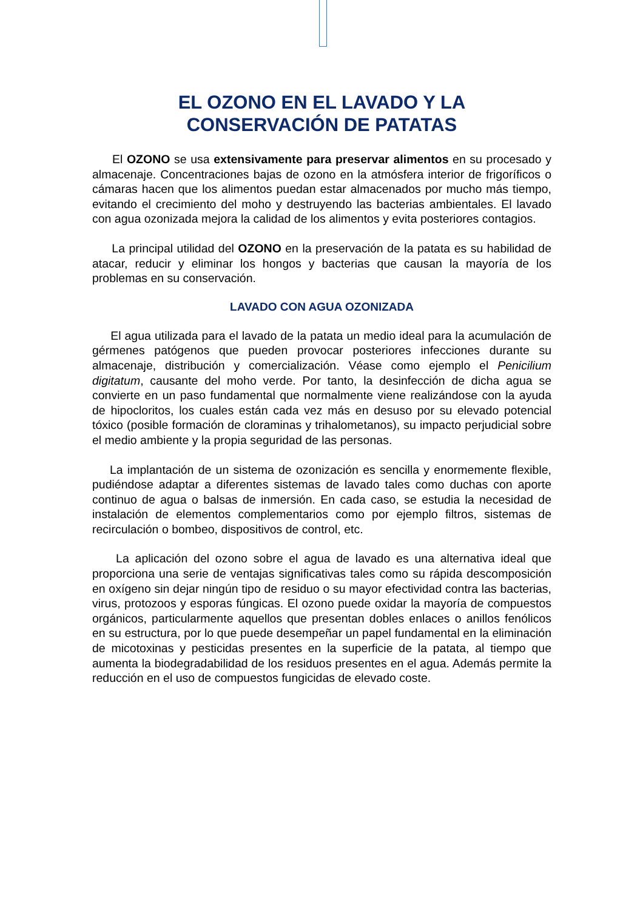EL OZONO EN EL LAVADO Y LA
CONSERVACIÓN DE PATATAS
El OZONO se usa extensivamente para preservar alimentos en su procesado y almacenaje. Concentraciones bajas de ozono en la atmósfera interior de frigoríficos o cámaras hacen que los alimentos puedan estar almacenados por mucho más tiempo, evitando el crecimiento del moho y destruyendo las bacterias ambientales. El lavado con agua ozonizada mejora la calidad de los alimentos y evita posteriores contagios.
La principal utilidad del OZONO en la preservación de la patata es su habilidad de atacar, reducir y eliminar los hongos y bacterias que causan la mayoría de los problemas en su conservación.
LAVADO CON AGUA OZONIZADA
El agua utilizada para el lavado de la patata un medio ideal para la acumulación de gérmenes patógenos que pueden provocar posteriores infecciones durante su almacenaje, distribución y comercialización. Véase como ejemplo el Penicilium digitatum, causante del moho verde. Por tanto, la desinfección de dicha agua se convierte en un paso fundamental que normalmente viene realizándose con la ayuda de hipocloritos, los cuales están cada vez más en desuso por su elevado potencial tóxico (posible formación de cloraminas y trihalometanos), su impacto perjudicial sobre el medio ambiente y la propia seguridad de las personas.
La implantación de un sistema de ozonización es sencilla y enormemente flexible, pudiéndose adaptar a diferentes sistemas de lavado tales como duchas con aporte continuo de agua o balsas de inmersión. En cada caso, se estudia la necesidad de instalación de elementos complementarios como por ejemplo filtros, sistemas de recirculación o bombeo, dispositivos de control, etc.
La aplicación del ozono sobre el agua de lavado es una alternativa ideal que proporciona una serie de ventajas significativas tales como su rápida descomposición en oxígeno sin dejar ningún tipo de residuo o su mayor efectividad contra las bacterias, virus, protozoos y esporas fúngicas. El ozono puede oxidar la mayoría de compuestos orgánicos, particularmente aquellos que presentan dobles enlaces o anillos fenólicos en su estructura, por lo que puede desempeñar un papel fundamental en la eliminación de micotoxinas y pesticidas presentes en la superficie de la patata, al tiempo que aumenta la biodegradabilidad de los residuos presentes en el agua. Además permite la reducción en el uso de compuestos fungicidas de elevado coste.